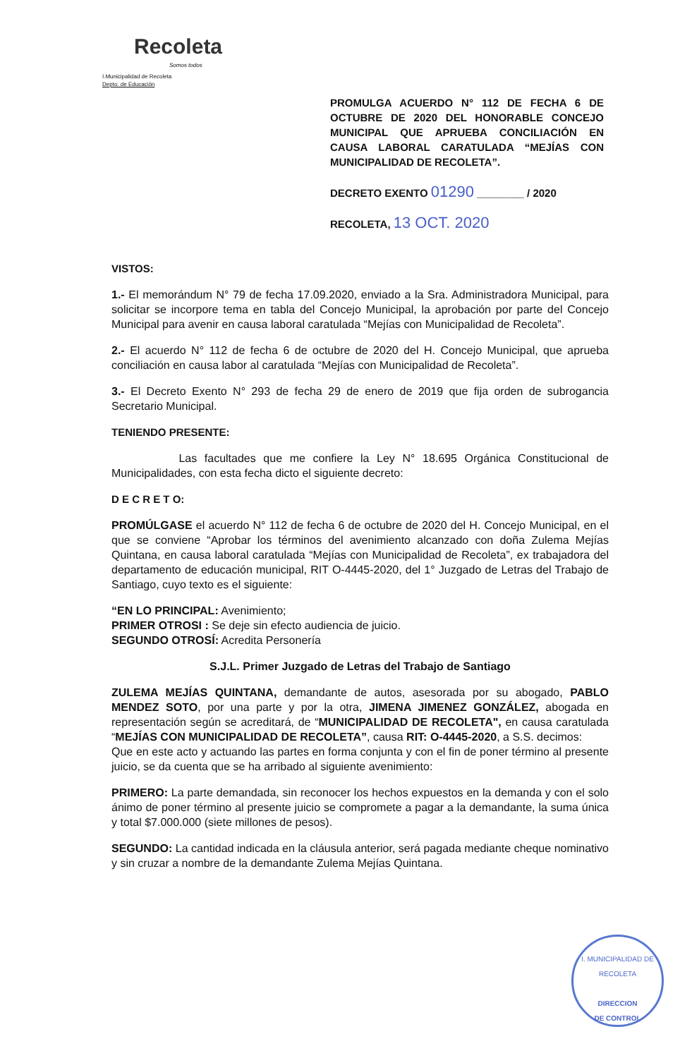Recoleta
Somos todos
I.Municipalidad de Recoleta
Depto. de Educación
PROMULGA ACUERDO N° 112 DE FECHA 6 DE OCTUBRE DE 2020 DEL HONORABLE CONCEJO MUNICIPAL QUE APRUEBA CONCILIACIÓN EN CAUSA LABORAL CARATULADA “MEJÍAS CON MUNICIPALIDAD DE RECOLETA”.
DECRETO EXENTO 01290 ________ / 2020
RECOLETA, 13 OCT. 2020
VISTOS:
1.- El memorándum N° 79 de fecha 17.09.2020, enviado a la Sra. Administradora Municipal, para solicitar se incorpore tema en tabla del Concejo Municipal, la aprobación por parte del Concejo Municipal para avenir en causa laboral caratulada “Mejías con Municipalidad de Recoleta”.
2.- El acuerdo N° 112 de fecha 6 de octubre de 2020 del H. Concejo Municipal, que aprueba conciliación en causa labor al caratulada “Mejías con Municipalidad de Recoleta”.
3.- El Decreto Exento N° 293 de fecha 29 de enero de 2019 que fija orden de subrogancia Secretario Municipal.
TENIENDO PRESENTE:
Las facultades que me confiere la Ley N° 18.695 Orgánica Constitucional de Municipalidades, con esta fecha dicto el siguiente decreto:
D E C R E T O:
PROMÚLGASE el acuerdo N° 112 de fecha 6 de octubre de 2020 del H. Concejo Municipal, en el que se conviene “Aprobar los términos del avenimiento alcanzado con doña Zulema Mejías Quintana, en causa laboral caratulada “Mejías con Municipalidad de Recoleta”, ex trabajadora del departamento de educación municipal, RIT O-4445-2020, del 1° Juzgado de Letras del Trabajo de Santiago, cuyo texto es el siguiente:
“EN LO PRINCIPAL: Avenimiento;
PRIMER OTROSI : Se deje sin efecto audiencia de juicio.
SEGUNDO OTROSÍ: Acredita Personería
S.J.L. Primer Juzgado de Letras del Trabajo de Santiago
ZULEMA MEJÍAS QUINTANA, demandante de autos, asesorada por su abogado, PABLO MENDEZ SOTO, por una parte y por la otra, JIMENA JIMENEZ GONZÁLEZ, abogada en representación según se acreditará, de “MUNICIPALIDAD DE RECOLETA", en causa caratulada “MEJÍAS CON MUNICIPALIDAD DE RECOLETA”, causa RIT: O-4445-2020, a S.S. decimos:
Que en este acto y actuando las partes en forma conjunta y con el fin de poner término al presente juicio, se da cuenta que se ha arribado al siguiente avenimiento:
PRIMERO: La parte demandada, sin reconocer los hechos expuestos en la demanda y con el solo ánimo de poner término al presente juicio se compromete a pagar a la demandante, la suma única y total $7.000.000 (siete millones de pesos).
SEGUNDO: La cantidad indicada en la cláusula anterior, será pagada mediante cheque nominativo y sin cruzar a nombre de la demandante Zulema Mejías Quintana.
I. MUNICIPALIDAD DE RECOLETA
DIRECCION
DE CONTROL